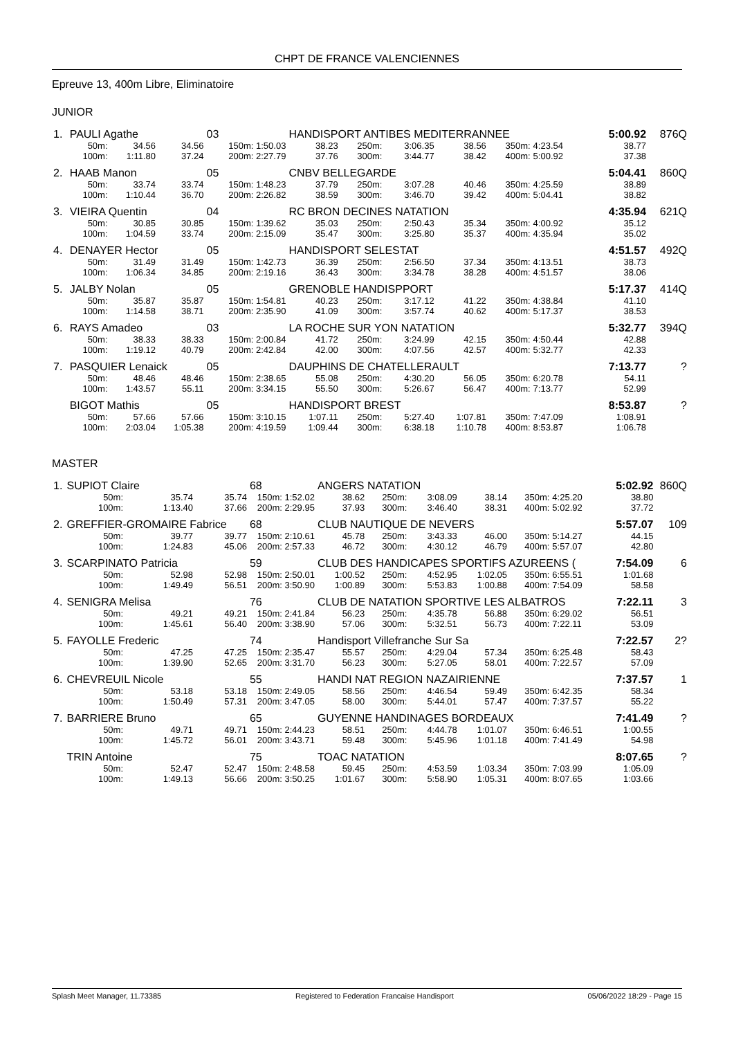CHPT DE FRANCE VALENCIENNES
Epreuve 13, 400m Libre, Eliminatoire
JUNIOR
| 1. | PAULI Agathe | | | 03 | HANDISPORT ANTIBES MEDITERRANNEE | | | | | | | | 5:00.92 | 876Q |
| | 50m: | 34.56 | 34.56 | 150m: 1:50.03 | 38.23 | 250m: | 3:06.35 | 38.56 | 350m: | 4:23.54 | | | 38.77 | |
| | 100m: | 1:11.80 | 37.24 | 200m: 2:27.79 | 37.76 | 300m: | 3:44.77 | 38.42 | 400m: | 5:00.92 | | | 37.38 | |
| 2. | HAAB Manon | | | 05 | CNBV BELLEGARDE | | | | | | | | 5:04.41 | 860Q |
| | 50m: | 33.74 | 33.74 | 150m: 1:48.23 | 37.79 | 250m: | 3:07.28 | 40.46 | 350m: | 4:25.59 | | | 38.89 | |
| | 100m: | 1:10.44 | 36.70 | 200m: 2:26.82 | 38.59 | 300m: | 3:46.70 | 39.42 | 400m: | 5:04.41 | | | 38.82 | |
| 3. | VIEIRA Quentin | | | 04 | RC BRON DECINES NATATION | | | | | | | | 4:35.94 | 621Q |
| | 50m: | 30.85 | 30.85 | 150m: 1:39.62 | 35.03 | 250m: | 2:50.43 | 35.34 | 350m: | 4:00.92 | | | 35.12 | |
| | 100m: | 1:04.59 | 33.74 | 200m: 2:15.09 | 35.47 | 300m: | 3:25.80 | 35.37 | 400m: | 4:35.94 | | | 35.02 | |
| 4. | DENAYER Hector | | | 05 | HANDISPORT SELESTAT | | | | | | | | 4:51.57 | 492Q |
| | 50m: | 31.49 | 31.49 | 150m: 1:42.73 | 36.39 | 250m: | 2:56.50 | 37.34 | 350m: | 4:13.51 | | | 38.73 | |
| | 100m: | 1:06.34 | 34.85 | 200m: 2:19.16 | 36.43 | 300m: | 3:34.78 | 38.28 | 400m: | 4:51.57 | | | 38.06 | |
| 5. | JALBY Nolan | | | 05 | GRENOBLE HANDISPPORT | | | | | | | | 5:17.37 | 414Q |
| | 50m: | 35.87 | 35.87 | 150m: 1:54.81 | 40.23 | 250m: | 3:17.12 | 41.22 | 350m: | 4:38.84 | | | 41.10 | |
| | 100m: | 1:14.58 | 38.71 | 200m: 2:35.90 | 41.09 | 300m: | 3:57.74 | 40.62 | 400m: | 5:17.37 | | | 38.53 | |
| 6. | RAYS Amadeo | | | 03 | LA ROCHE SUR YON NATATION | | | | | | | | 5:32.77 | 394Q |
| | 50m: | 38.33 | 38.33 | 150m: 2:00.84 | 41.72 | 250m: | 3:24.99 | 42.15 | 350m: | 4:50.44 | | | 42.88 | |
| | 100m: | 1:19.12 | 40.79 | 200m: 2:42.84 | 42.00 | 300m: | 4:07.56 | 42.57 | 400m: | 5:32.77 | | | 42.33 | |
| 7. | PASQUIER Lenaick | | | 05 | DAUPHINS DE CHATELLERAULT | | | | | | | | 7:13.77 | ? |
| | 50m: | 48.46 | 48.46 | 150m: 2:38.65 | 55.08 | 250m: | 4:30.20 | 56.05 | 350m: | 6:20.78 | | | 54.11 | |
| | 100m: | 1:43.57 | 55.11 | 200m: 3:34.15 | 55.50 | 300m: | 5:26.67 | 56.47 | 400m: | 7:13.77 | | | 52.99 | |
| | BIGOT Mathis | | | 05 | HANDISPORT BREST | | | | | | | | 8:53.87 | ? |
| | 50m: | 57.66 | 57.66 | 150m: 3:10.15 | 1:07.11 | 250m: | 5:27.40 | 1:07.81 | 350m: | 7:47.09 | | | 1:08.91 | |
| | 100m: | 2:03.04 | 1:05.38 | 200m: 4:19.59 | 1:09.44 | 300m: | 6:38.18 | 1:10.78 | 400m: | 8:53.87 | | | 1:06.78 | |
MASTER
| 1. | SUPIOT Claire | | | 68 | ANGERS NATATION | | | | | | | | 5:02.92 | 860Q |
| | 50m: | 35.74 | 35.74 | 150m: 1:52.02 | 38.62 | 250m: | 3:08.09 | 38.14 | 350m: | 4:25.20 | | | 38.80 | |
| | 100m: | 1:13.40 | 37.66 | 200m: 2:29.95 | 37.93 | 300m: | 3:46.40 | 38.31 | 400m: | 5:02.92 | | | 37.72 | |
| 2. | GREFFIER-GROMAIRE Fabrice | | | 68 | CLUB NAUTIQUE DE NEVERS | | | | | | | | 5:57.07 | 109 |
| | 50m: | 39.77 | 39.77 | 150m: 2:10.61 | 45.78 | 250m: | 3:43.33 | 46.00 | 350m: | 5:14.27 | | | 44.15 | |
| | 100m: | 1:24.83 | 45.06 | 200m: 2:57.33 | 46.72 | 300m: | 4:30.12 | 46.79 | 400m: | 5:57.07 | | | 42.80 | |
| 3. | SCARPINATO Patricia | | | 59 | CLUB DES HANDICAPES SPORTIFS AZUREENS ( | | | | | | | | 7:54.09 | 6 |
| | 50m: | 52.98 | 52.98 | 150m: 2:50.01 | 1:00.52 | 250m: | 4:52.95 | 1:02.05 | 350m: | 6:55.51 | | | 1:01.68 | |
| | 100m: | 1:49.49 | 56.51 | 200m: 3:50.90 | 1:00.89 | 300m: | 5:53.83 | 1:00.88 | 400m: | 7:54.09 | | | 58.58 | |
| 4. | SENIGRA Melisa | | | 76 | CLUB DE NATATION SPORTIVE LES ALBATROS | | | | | | | | 7:22.11 | 3 |
| | 50m: | 49.21 | 49.21 | 150m: 2:41.84 | 56.23 | 250m: | 4:35.78 | 56.88 | 350m: | 6:29.02 | | | 56.51 | |
| | 100m: | 1:45.61 | 56.40 | 200m: 3:38.90 | 57.06 | 300m: | 5:32.51 | 56.73 | 400m: | 7:22.11 | | | 53.09 | |
| 5. | FAYOLLE Frederic | | | 74 | Handisport Villefranche Sur Sa | | | | | | | | 7:22.57 | 2? |
| | 50m: | 47.25 | 47.25 | 150m: 2:35.47 | 55.57 | 250m: | 4:29.04 | 57.34 | 350m: | 6:25.48 | | | 58.43 | |
| | 100m: | 1:39.90 | 52.65 | 200m: 3:31.70 | 56.23 | 300m: | 5:27.05 | 58.01 | 400m: | 7:22.57 | | | 57.09 | |
| 6. | CHEVREUIL Nicole | | | 55 | HANDI NAT REGION NAZAIRIENNE | | | | | | | | 7:37.57 | 1 |
| | 50m: | 53.18 | 53.18 | 150m: 2:49.05 | 58.56 | 250m: | 4:46.54 | 59.49 | 350m: | 6:42.35 | | | 58.34 | |
| | 100m: | 1:50.49 | 57.31 | 200m: 3:47.05 | 58.00 | 300m: | 5:44.01 | 57.47 | 400m: | 7:37.57 | | | 55.22 | |
| 7. | BARRIERE Bruno | | | 65 | GUYENNE HANDINAGES BORDEAUX | | | | | | | | 7:41.49 | ? |
| | 50m: | 49.71 | 49.71 | 150m: 2:44.23 | 58.51 | 250m: | 4:44.78 | 1:01.07 | 350m: | 6:46.51 | | | 1:00.55 | |
| | 100m: | 1:45.72 | 56.01 | 200m: 3:43.71 | 59.48 | 300m: | 5:45.96 | 1:01.18 | 400m: | 7:41.49 | | | 54.98 | |
| | TRIN Antoine | | | 75 | TOAC NATATION | | | | | | | | 8:07.65 | ? |
| | 50m: | 52.47 | 52.47 | 150m: 2:48.58 | 59.45 | 250m: | 4:53.59 | 1:03.34 | 350m: | 7:03.99 | | | 1:05.09 | |
| | 100m: | 1:49.13 | 56.66 | 200m: 3:50.25 | 1:01.67 | 300m: | 5:58.90 | 1:05.31 | 400m: | 8:07.65 | | | 1:03.66 | |
Splash Meet Manager, 11.73385 Registered to Federation Francaise Handisport 05/06/2022 18:29 - Page 15